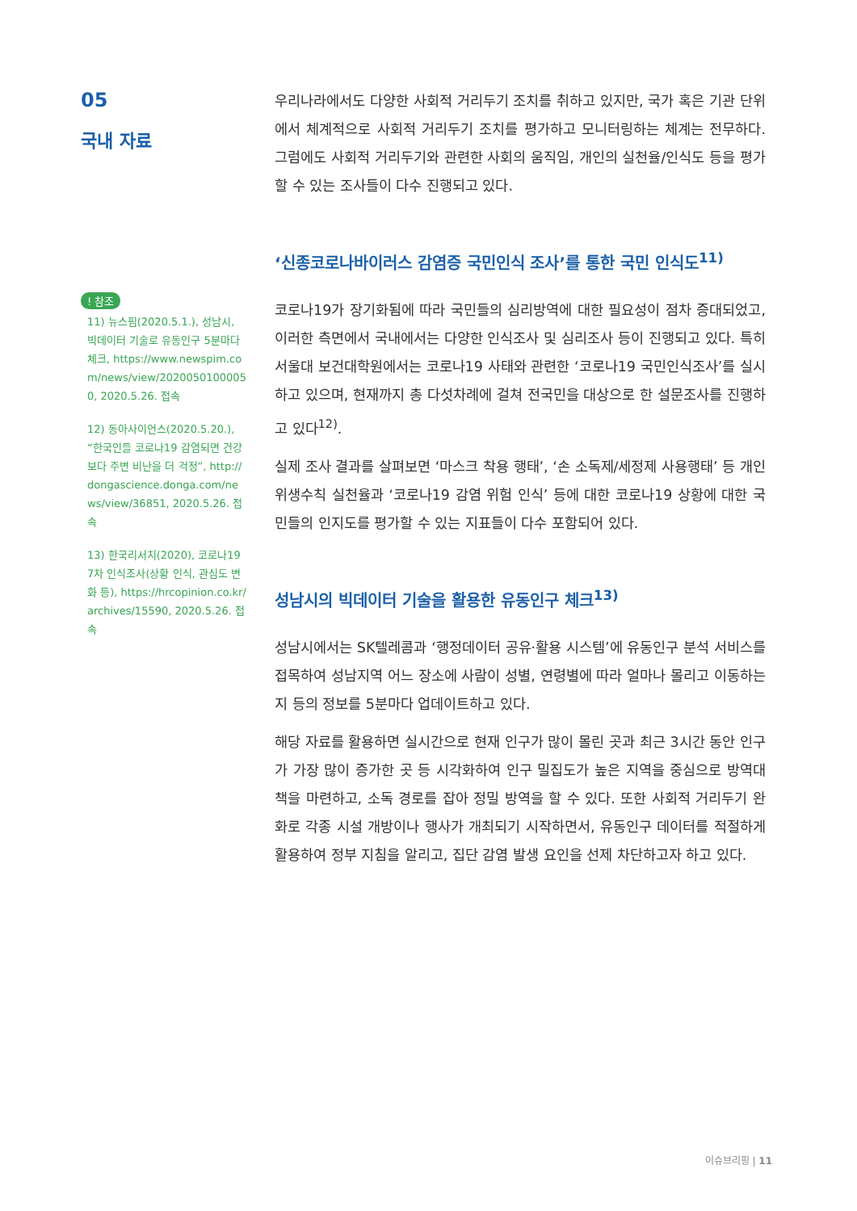05
국내 자료
! 참조
11) 뉴스핌(2020.5.1.), 성남시, 빅데이터 기술로 유동인구 5분마다 체크, https://www.newspim.com/news/view/20200501000050, 2020.5.26. 접속
12) 동아사이언스(2020.5.20.), “한국인들 코로나19 감염되면 건강보다 주변 비난을 더 걱정”, http://dongascience.donga.com/news/view/36851, 2020.5.26. 접속
13) 한국리서치(2020), 코로나19 7차 인식조사(상황 인식, 관심도 변화 등), https://hrcopinion.co.kr/archives/15590, 2020.5.26. 접속
우리나라에서도 다양한 사회적 거리두기 조치를 취하고 있지만, 국가 혹은 기관 단위에서 체계적으로 사회적 거리두기 조치를 평가하고 모니터링하는 체계는 전무하다. 그럼에도 사회적 거리두기와 관련한 사회의 움직임, 개인의 실천율/인식도 등을 평가할 수 있는 조사들이 다수 진행되고 있다.
‘신종코로나바이러스 감염증 국민인식 조사’를 통한 국민 인식도<sup>11)</sup>
코로나19가 장기화됨에 따라 국민들의 심리방역에 대한 필요성이 점차 증대되었고, 이러한 측면에서 국내에서는 다양한 인식조사 및 심리조사 등이 진행되고 있다. 특히 서울대 보건대학원에서는 코로나19 사태와 관련한 ‘코로나19 국민인식조사’를 실시하고 있으며, 현재까지 총 다섯차례에 걸쳐 전국민을 대상으로 한 설문조사를 진행하고 있다<sup>12)</sup>.
실제 조사 결과를 살펴보면 ‘마스크 착용 행태’, ‘손 소독제/세정제 사용행태’ 등 개인 위생수칙 실천율과 ‘코로나19 감염 위험 인식’ 등에 대한 코로나19 상황에 대한 국민들의 인지도를 평가할 수 있는 지표들이 다수 포함되어 있다.
성남시의 빅데이터 기술을 활용한 유동인구 체크<sup>13)</sup>
성남시에서는 SK텔레콤과 ‘행정데이터 공유·활용 시스템’에 유동인구 분석 서비스를 접목하여 성남지역 어느 장소에 사람이 성별, 연령별에 따라 얼마나 몰리고 이동하는지 등의 정보를 5분마다 업데이트하고 있다.
해당 자료를 활용하면 실시간으로 현재 인구가 많이 몰린 곳과 최근 3시간 동안 인구가 가장 많이 증가한 곳 등 시각화하여 인구 밀집도가 높은 지역을 중심으로 방역대책을 마련하고, 소독 경로를 잡아 정밀 방역을 할 수 있다. 또한 사회적 거리두기 완화로 각종 시설 개방이나 행사가 개최되기 시작하면서, 유동인구 데이터를 적절하게 활용하여 정부 지침을 알리고, 집단 감염 발생 요인을 선제 차단하고자 하고 있다.
이슈브리핑 | 11